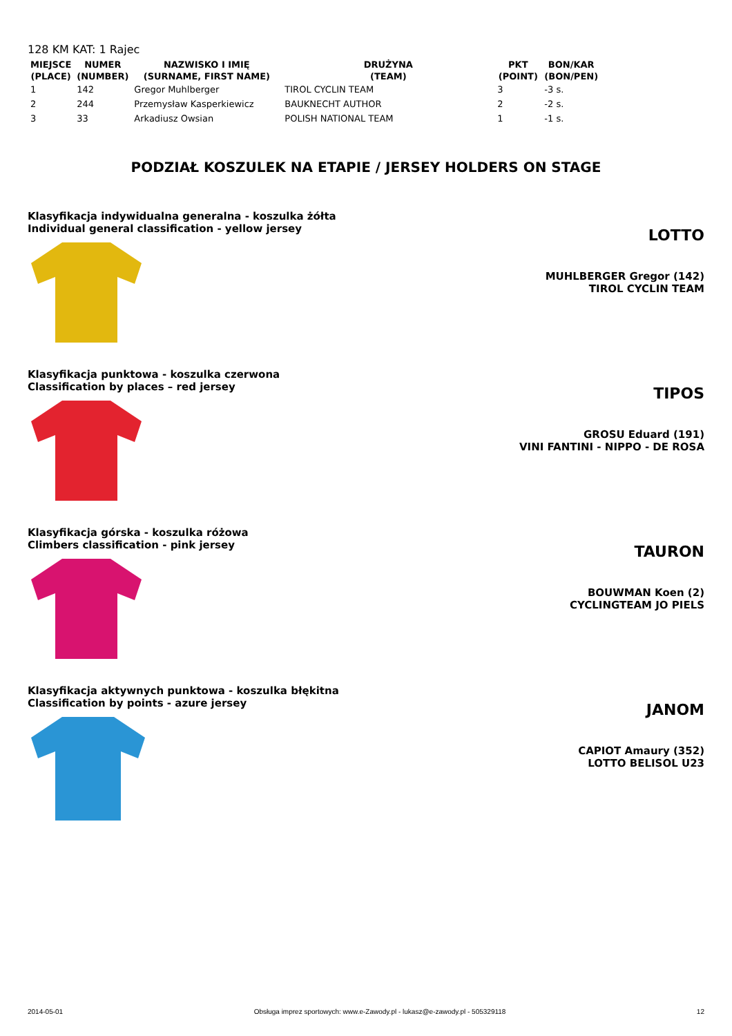128 KM KAT: 1 Rajec
| MIEJSCE (PLACE) | NUMER (NUMBER) | NAZWISKO I IMIĘ (SURNAME, FIRST NAME) | DRUŻYNA (TEAM) | PKT (POINT) | BON/KAR (BON/PEN) |
| --- | --- | --- | --- | --- | --- |
| 1 | 142 | Gregor Muhlberger | TIROL CYCLIN TEAM | 3 | -3 s. |
| 2 | 244 | Przemysław Kasperkiewicz | BAUKNECHT AUTHOR | 2 | -2 s. |
| 3 | 33 | Arkadiusz Owsian | POLISH NATIONAL TEAM | 1 | -1 s. |
PODZIAŁ KOSZULEK NA ETAPIE / JERSEY HOLDERS ON STAGE
Klasyfikacja indywidualna generalna - koszulka żółta
Individual general classification - yellow jersey
LOTTO
MUHLBERGER Gregor (142)
TIROL CYCLIN TEAM
Klasyfikacja punktowa - koszulka czerwona
Classification by places – red jersey
TIPOS
GROSU Eduard (191)
VINI FANTINI - NIPPO - DE ROSA
Klasyfikacja górska - koszulka różowa
Climbers classification - pink jersey
TAURON
BOUWMAN Koen (2)
CYCLINGTEAM JO PIELS
Klasyfikacja aktywnych punktowa - koszulka błękitna
Classification by points - azure jersey
JANOM
CAPIOT Amaury (352)
LOTTO BELISOL U23
2014-05-01 Obsługa imprez sportowych: www.e-Zawody.pl - lukasz@e-zawody.pl - 505329118 12